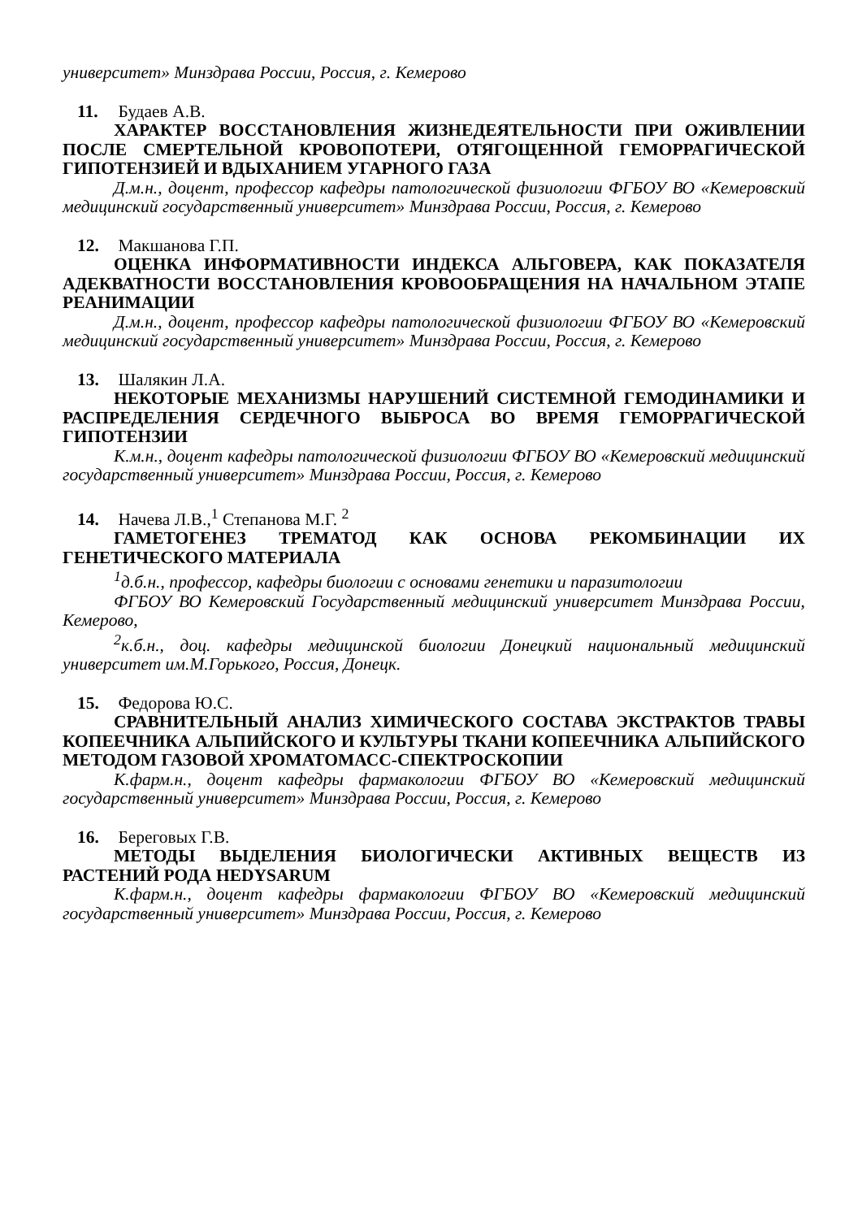университет» Минздрава России, Россия, г. Кемерово
11. Будаев А.В.
ХАРАКТЕР ВОССТАНОВЛЕНИЯ ЖИЗНЕДЕЯТЕЛЬНОСТИ ПРИ ОЖИВЛЕНИИ ПОСЛЕ СМЕРТЕЛЬНОЙ КРОВОПОТЕРИ, ОТЯГОЩЕННОЙ ГЕМОРРАГИЧЕСКОЙ ГИПОТЕНЗИЕЙ И ВДЫХАНИЕМ УГАРНОГО ГАЗА
Д.м.н., доцент, профессор кафедры патологической физиологии ФГБОУ ВО «Кемеровский медицинский государственный университет» Минздрава России, Россия, г. Кемерово
12. Макшанова Г.П.
ОЦЕНКА ИНФОРМАТИВНОСТИ ИНДЕКСА АЛЬГОВЕРА, КАК ПОКАЗАТЕЛЯ АДЕКВАТНОСТИ ВОССТАНОВЛЕНИЯ КРОВООБРАЩЕНИЯ НА НАЧАЛЬНОМ ЭТАПЕ РЕАНИМАЦИИ
Д.м.н., доцент, профессор кафедры патологической физиологии ФГБОУ ВО «Кемеровский медицинский государственный университет» Минздрава России, Россия, г. Кемерово
13. Шалякин Л.А.
НЕКОТОРЫЕ МЕХАНИЗМЫ НАРУШЕНИЙ СИСТЕМНОЙ ГЕМОДИНАМИКИ И РАСПРЕДЕЛЕНИЯ СЕРДЕЧНОГО ВЫБРОСА ВО ВРЕМЯ ГЕМОРРАГИЧЕСКОЙ ГИПОТЕНЗИИ
К.м.н., доцент кафедры патологической физиологии ФГБОУ ВО «Кемеровский медицинский государственный университет» Минздрава России, Россия, г. Кемерово
14. Начева Л.В.,<sup>1</sup> Степанова М.Г. <sup>2</sup>
ГАМЕТОГЕНЕЗ ТРЕМАТОД КАК ОСНОВА РЕКОМБИНАЦИИ ИХ ГЕНЕТИЧЕСКОГО МАТЕРИАЛА
<sup>1</sup> д.б.н., профессор, кафедры биологии с основами генетики и паразитологии
ФГБОУ ВО Кемеровский Государственный медицинский университет Минздрава России, Кемерово,
<sup>2</sup> к.б.н., доц. кафедры медицинской биологии Донецкий национальный медицинский университет им.М.Горького, Россия, Донецк.
15. Федорова Ю.С.
СРАВНИТЕЛЬНЫЙ АНАЛИЗ ХИМИЧЕСКОГО СОСТАВА ЭКСТРАКТОВ ТРАВЫ КОПЕЕЧНИКА АЛЬПИЙСКОГО И КУЛЬТУРЫ ТКАНИ КОПЕЕЧНИКА АЛЬПИЙСКОГО МЕТОДОМ ГАЗОВОЙ ХРОМАТОМАСС-СПЕКТРОСКОПИИ
К.фарм.н., доцент кафедры фармакологии ФГБОУ ВО «Кемеровский медицинский государственный университет» Минздрава России, Россия, г. Кемерово
16. Береговых Г.В.
МЕТОДЫ ВЫДЕЛЕНИЯ БИОЛОГИЧЕСКИ АКТИВНЫХ ВЕЩЕСТВ ИЗ РАСТЕНИЙ РОДА HEDYSARUM
К.фарм.н., доцент кафедры фармакологии ФГБОУ ВО «Кемеровский медицинский государственный университет» Минздрава России, Россия, г. Кемерово